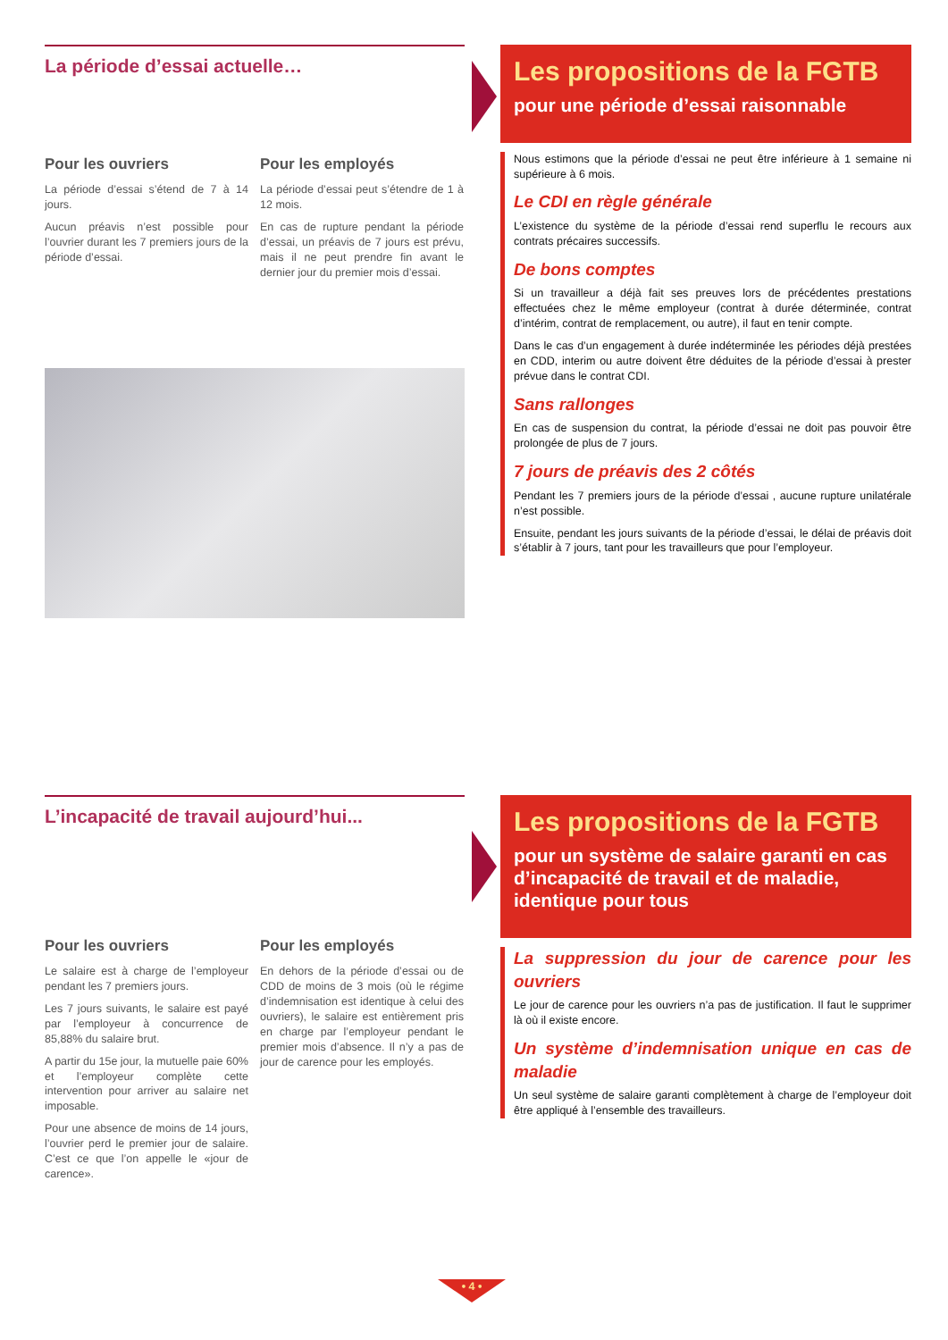La période d’essai actuelle…
Pour les ouvriers
La période d’essai s’étend de 7 à 14 jours.
Aucun préavis n’est possible pour l’ouvrier durant les 7 premiers jours de la période d’essai.
Pour les employés
La période d’essai peut s’étendre de 1 à 12 mois.
En cas de rupture pendant la période d’essai, un préavis de 7 jours est prévu, mais il ne peut prendre fin avant le dernier jour du premier mois d’essai.
Les propositions de la FGTB
pour une période d’essai raisonnable
Nous estimons que la période d’essai ne peut être inférieure à 1 semaine ni supérieure à 6 mois.
Le CDI en règle générale
L’existence du système de la période d’essai rend superflu le recours aux contrats précaires successifs.
De bons comptes
Si un travailleur a déjà fait ses preuves lors de précédentes prestations effectuées chez le même employeur (contrat à durée déterminée, contrat d’intérim, contrat de remplacement, ou autre), il faut en tenir compte.
Dans le cas d’un engagement à durée indéterminée les périodes déjà prestées en CDD, interim ou autre doivent être déduites de la période d’essai à prester prévue dans le contrat CDI.
Sans rallonges
En cas de suspension du contrat, la période d’essai ne doit pas pouvoir être prolongée de plus de 7 jours.
7 jours de préavis des 2 côtés
Pendant les 7 premiers jours de la période d’essai , aucune rupture unilatérale n’est possible.
Ensuite, pendant les jours suivants de la période d’essai, le délai de préavis doit s’établir à 7 jours, tant pour les travailleurs que pour l’employeur.
L’incapacité de travail aujourd’hui...
Pour les ouvriers
Le salaire est à charge de l’employeur pendant les 7 premiers jours.
Les 7 jours suivants, le salaire est payé par l’employeur à concurrence de 85,88% du salaire brut.
A partir du 15e jour, la mutuelle paie 60% et l’employeur complète cette intervention pour arriver au salaire net imposable.
Pour une absence de moins de 14 jours, l’ouvrier perd le premier jour de salaire. C’est ce que l’on appelle le «jour de carence».
Pour les employés
En dehors de la période d’essai ou de CDD de moins de 3 mois (où le régime d’indemnisation est identique à celui des ouvriers), le salaire est entièrement pris en charge par l’employeur pendant le premier mois d’absence. Il n’y a pas de jour de carence pour les employés.
Les propositions de la FGTB
pour un système de salaire garanti en cas d’incapacité de travail et de maladie, identique pour tous
La suppression du jour de carence pour les ouvriers
Le jour de carence pour les ouvriers n’a pas de justification. Il faut le supprimer là où il existe encore.
Un système d’indemnisation unique en cas de maladie
Un seul système de salaire garanti complètement à charge de l’employeur doit être appliqué à l’ensemble des travailleurs.
• 4 •